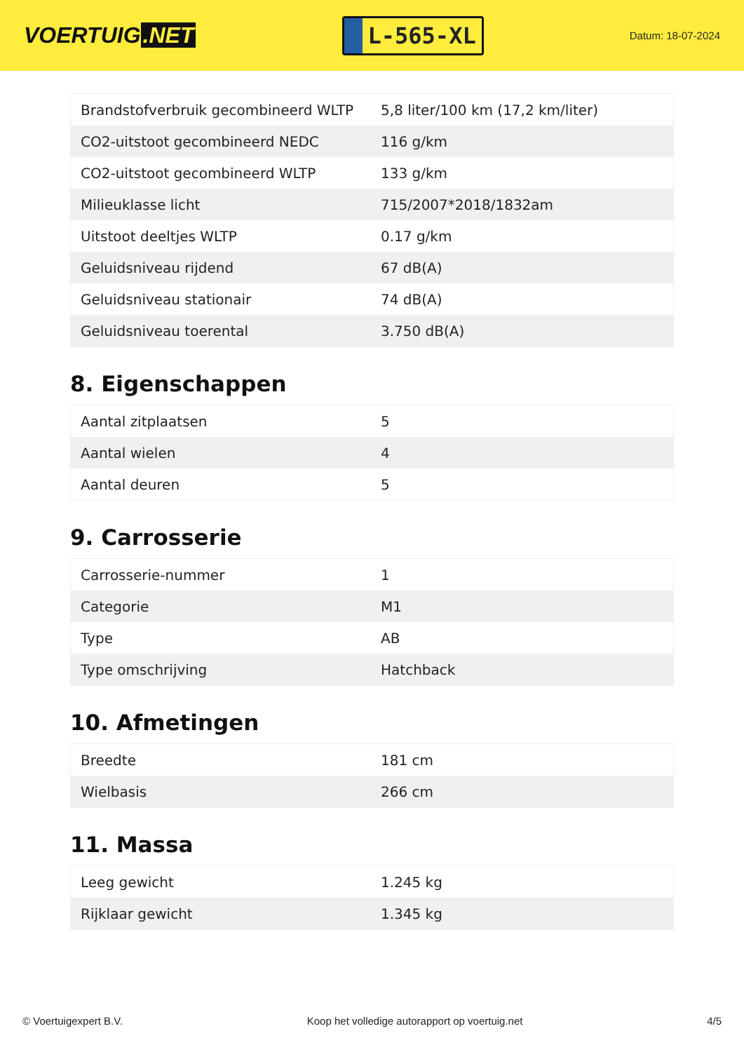VOERTUIG.NET
L-565-XL
Datum: 18-07-2024
| Brandstofverbruik gecombineerd WLTP | 5,8 liter/100 km (17,2 km/liter) |
| CO2-uitstoot gecombineerd NEDC | 116 g/km |
| CO2-uitstoot gecombineerd WLTP | 133 g/km |
| Milieuklasse licht | 715/2007*2018/1832am |
| Uitstoot deeltjes WLTP | 0.17 g/km |
| Geluidsniveau rijdend | 67 dB(A) |
| Geluidsniveau stationair | 74 dB(A) |
| Geluidsniveau toerental | 3.750 dB(A) |
8. Eigenschappen
| Aantal zitplaatsen | 5 |
| Aantal wielen | 4 |
| Aantal deuren | 5 |
9. Carrosserie
| Carrosserie-nummer | 1 |
| Categorie | M1 |
| Type | AB |
| Type omschrijving | Hatchback |
10. Afmetingen
| Breedte | 181 cm |
| Wielbasis | 266 cm |
11. Massa
| Leeg gewicht | 1.245 kg |
| Rijklaar gewicht | 1.345 kg |
© Voertuigexpert B.V. Koop het volledige autorapport op voertuig.net 4/5